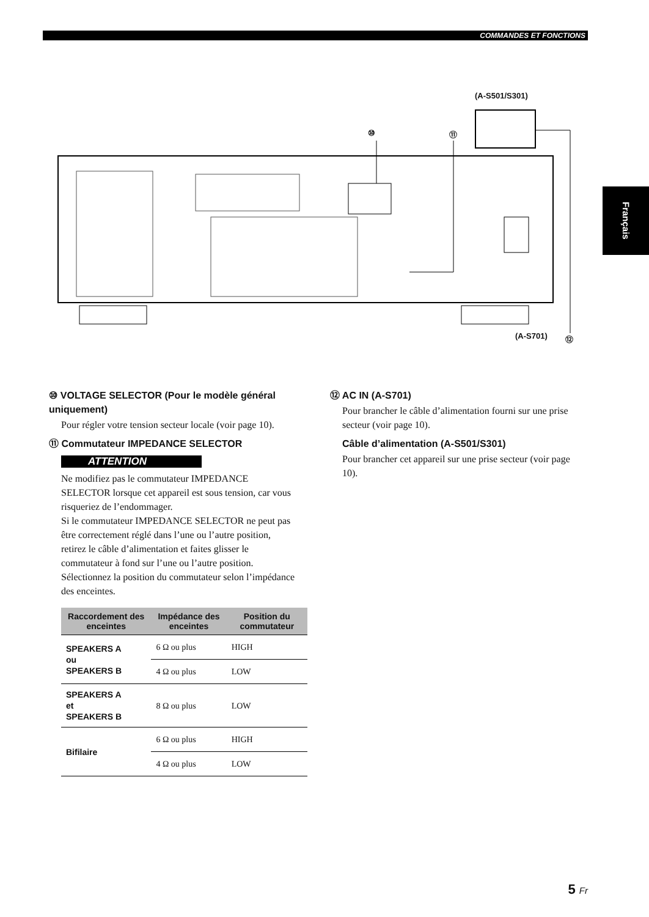COMMANDES ET FONCTIONS
Français
(A-S501/S301)
⑩ ⑪
(A-S701) ⑫
⑩ VOLTAGE SELECTOR (Pour le modèle général uniquement)
Pour régler votre tension secteur locale (voir page 10).
⑪ Commutateur IMPEDANCE SELECTOR
ATTENTION
Ne modifiez pas le commutateur IMPEDANCE SELECTOR lorsque cet appareil est sous tension, car vous risqueriez de l’endommager.
Si le commutateur IMPEDANCE SELECTOR ne peut pas être correctement réglé dans l’une ou l’autre position, retirez le câble d’alimentation et faites glisser le commutateur à fond sur l’une ou l’autre position.
Sélectionnez la position du commutateur selon l’impédance des enceintes.
| Raccordement des enceintes | Impédance des enceintes | Position du commutateur |
| --- | --- | --- |
| SPEAKERS A ou SPEAKERS B | 6 Ω ou plus | HIGH |
| | 4 Ω ou plus | LOW |
| SPEAKERS A et SPEAKERS B | 8 Ω ou plus | LOW |
| Bifilaire | 6 Ω ou plus | HIGH |
| | 4 Ω ou plus | LOW |
⑫ AC IN (A-S701)
Pour brancher le câble d’alimentation fourni sur une prise secteur (voir page 10).
Câble d’alimentation (A-S501/S301)
Pour brancher cet appareil sur une prise secteur (voir page 10).
5 Fr